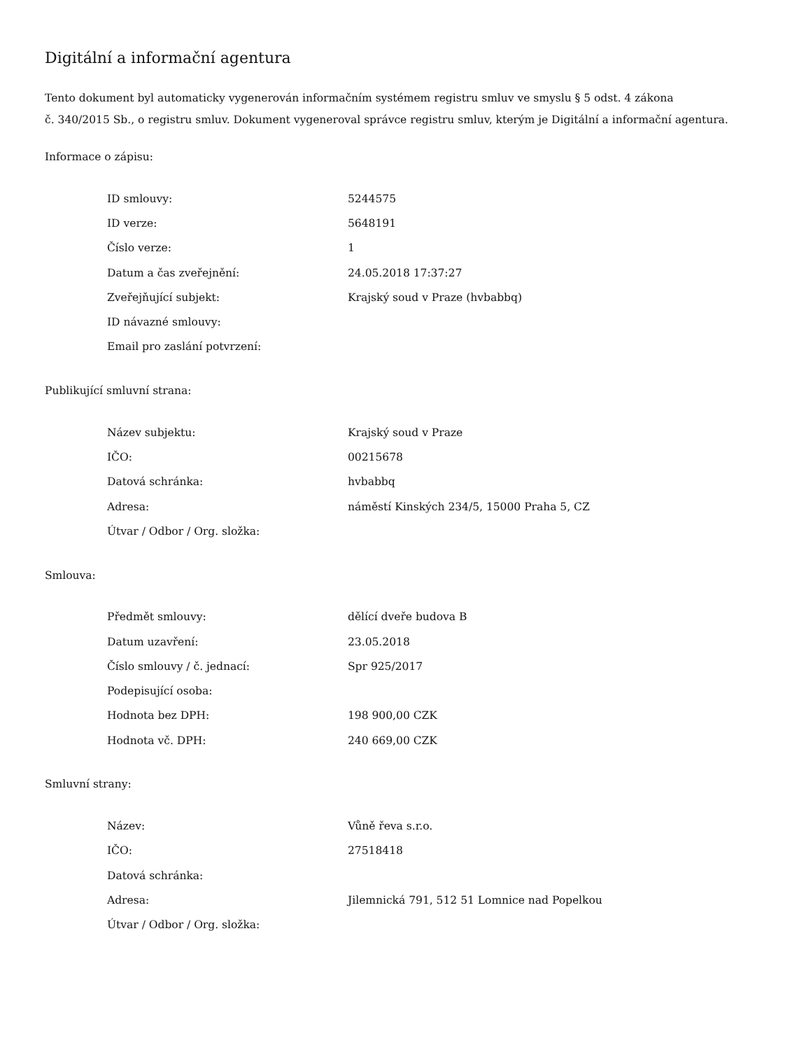Digitální a informační agentura
Tento dokument byl automaticky vygenerován informačním systémem registru smluv ve smyslu § 5 odst. 4 zákona
č. 340/2015 Sb., o registru smluv. Dokument vygeneroval správce registru smluv, kterým je Digitální a informační agentura.
Informace o zápisu:
| ID smlouvy: | 5244575 |
| ID verze: | 5648191 |
| Číslo verze: | 1 |
| Datum a čas zveřejnění: | 24.05.2018 17:37:27 |
| Zveřejňující subjekt: | Krajský soud v Praze (hvbabbq) |
| ID návazné smlouvy: | |
| Email pro zaslání potvrzení: | |
Publikující smluvní strana:
| Název subjektu: | Krajský soud v Praze |
| IČO: | 00215678 |
| Datová schránka: | hvbabbq |
| Adresa: | náměstí Kinských 234/5, 15000 Praha 5, CZ |
| Útvar / Odbor / Org. složka: | |
Smlouva:
| Předmět smlouvy: | dělící dveře budova B |
| Datum uzavření: | 23.05.2018 |
| Číslo smlouvy / č. jednací: | Spr 925/2017 |
| Podepisující osoba: | |
| Hodnota bez DPH: | 198 900,00 CZK |
| Hodnota vč. DPH: | 240 669,00 CZK |
Smluvní strany:
| Název: | Vůně řeva s.r.o. |
| IČO: | 27518418 |
| Datová schránka: | |
| Adresa: | Jilemnická 791, 512 51 Lomnice nad Popelkou |
| Útvar / Odbor / Org. složka: | |